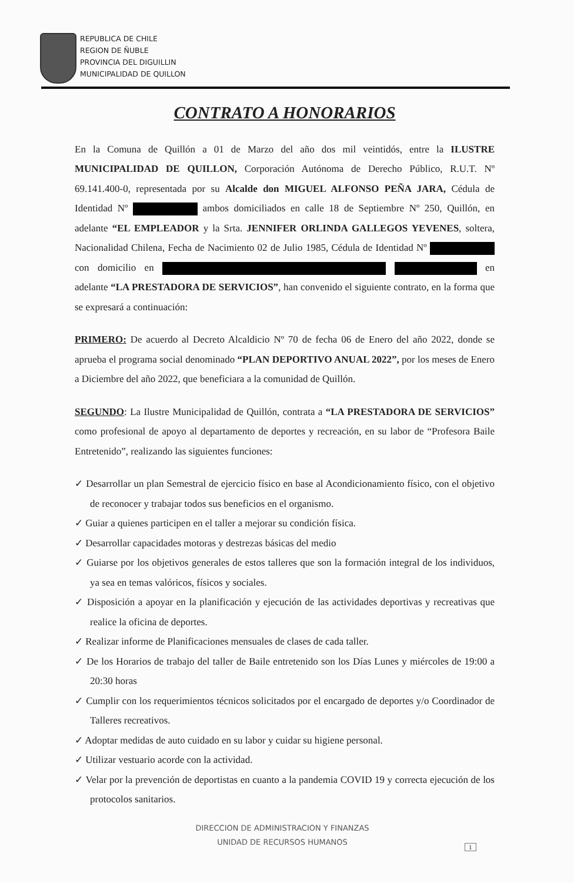REPUBLICA DE CHILE
REGION DE ÑUBLE
PROVINCIA DEL DIGUILLIN
MUNICIPALIDAD DE QUILLON
CONTRATO A HONORARIOS
En la Comuna de Quillón a 01 de Marzo del año dos mil veintidós, entre la ILUSTRE MUNICIPALIDAD DE QUILLON, Corporación Autónoma de Derecho Público, R.U.T. Nº 69.141.400-0, representada por su Alcalde don MIGUEL ALFONSO PEÑA JARA, Cédula de Identidad Nº ambos domiciliados en calle 18 de Septiembre Nº 250, Quillón, en adelante “EL EMPLEADOR y la Srta. JENNIFER ORLINDA GALLEGOS YEVENES, soltera, Nacionalidad Chilena, Fecha de Nacimiento 02 de Julio 1985, Cédula de Identidad Nº con domicilio en en adelante “LA PRESTADORA DE SERVICIOS”, han convenido el siguiente contrato, en la forma que se expresará a continuación:
PRIMERO: De acuerdo al Decreto Alcaldicio Nº 70 de fecha 06 de Enero del año 2022, donde se aprueba el programa social denominado “PLAN DEPORTIVO ANUAL 2022”, por los meses de Enero a Diciembre del año 2022, que beneficiara a la comunidad de Quillón.
SEGUNDO: La Ilustre Municipalidad de Quillón, contrata a “LA PRESTADORA DE SERVICIOS” como profesional de apoyo al departamento de deportes y recreación, en su labor de “Profesora Baile Entretenido”, realizando las siguientes funciones:
✓ Desarrollar un plan Semestral de ejercicio físico en base al Acondicionamiento físico, con el objetivo de reconocer y trabajar todos sus beneficios en el organismo.
✓ Guiar a quienes participen en el taller a mejorar su condición física.
✓ Desarrollar capacidades motoras y destrezas básicas del medio
✓ Guiarse por los objetivos generales de estos talleres que son la formación integral de los individuos, ya sea en temas valóricos, físicos y sociales.
✓ Disposición a apoyar en la planificación y ejecución de las actividades deportivas y recreativas que realice la oficina de deportes.
✓ Realizar informe de Planificaciones mensuales de clases de cada taller.
✓ De los Horarios de trabajo del taller de Baile entretenido son los Días Lunes y miércoles de 19:00 a 20:30 horas
✓ Cumplir con los requerimientos técnicos solicitados por el encargado de deportes y/o Coordinador de Talleres recreativos.
✓ Adoptar medidas de auto cuidado en su labor y cuidar su higiene personal.
✓ Utilizar vestuario acorde con la actividad.
✓ Velar por la prevención de deportistas en cuanto a la pandemia COVID 19 y correcta ejecución de los protocolos sanitarios.
DIRECCION DE ADMINISTRACION Y FINANZAS
UNIDAD DE RECURSOS HUMANOS
1